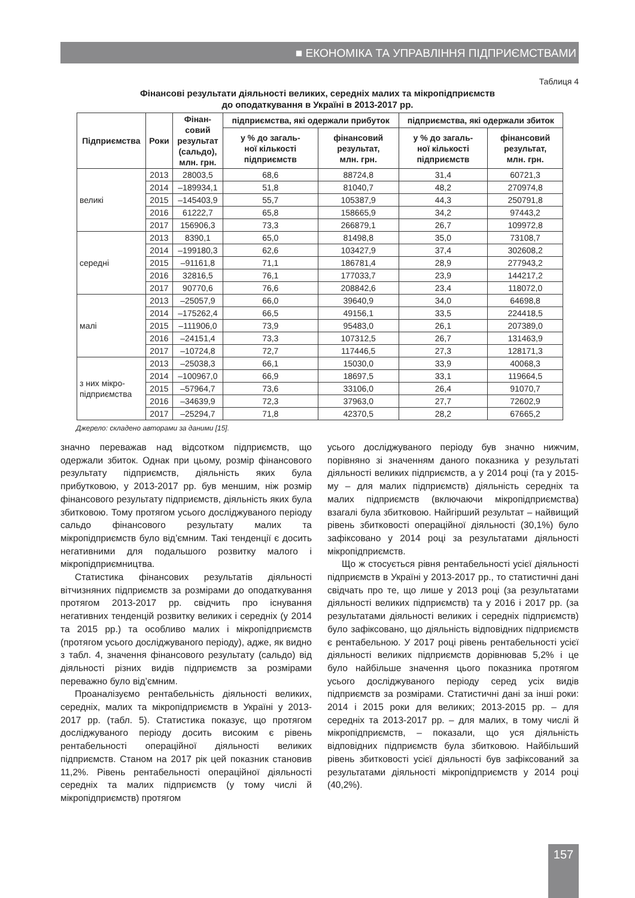■ ЕКОНОМІКА ТА УПРАВЛІННЯ ПІДПРИЄМСТВАМИ
Таблиця 4
Фінансові результати діяльності великих, середніх малих та мікропідприємств
до оподаткування в Україні в 2013-2017 рр.
| Підприємства | Роки | Фінан- совий результат (сальдо), млн. грн. | підприємства, які одержали прибуток | | підприємства, які одержали збиток | |
| --- | --- | --- | --- | --- | --- | --- |
| | | | у % до загаль- ної кількості підприємств | фінансовий результат, млн. грн. | у % до загаль- ної кількості підприємств | фінансовий результат, млн. грн. |
| великі | 2013 | 28003,5 | 68,6 | 88724,8 | 31,4 | 60721,3 |
| | 2014 | –189934,1 | 51,8 | 81040,7 | 48,2 | 270974,8 |
| | 2015 | –145403,9 | 55,7 | 105387,9 | 44,3 | 250791,8 |
| | 2016 | 61222,7 | 65,8 | 158665,9 | 34,2 | 97443,2 |
| | 2017 | 156906,3 | 73,3 | 266879,1 | 26,7 | 109972,8 |
| середні | 2013 | 8390,1 | 65,0 | 81498,8 | 35,0 | 73108,7 |
| | 2014 | –199180,3 | 62,6 | 103427,9 | 37,4 | 302608,2 |
| | 2015 | –91161,8 | 71,1 | 186781,4 | 28,9 | 277943,2 |
| | 2016 | 32816,5 | 76,1 | 177033,7 | 23,9 | 144217,2 |
| | 2017 | 90770,6 | 76,6 | 208842,6 | 23,4 | 118072,0 |
| малі | 2013 | –25057,9 | 66,0 | 39640,9 | 34,0 | 64698,8 |
| | 2014 | –175262,4 | 66,5 | 49156,1 | 33,5 | 224418,5 |
| | 2015 | –111906,0 | 73,9 | 95483,0 | 26,1 | 207389,0 |
| | 2016 | –24151,4 | 73,3 | 107312,5 | 26,7 | 131463,9 |
| | 2017 | –10724,8 | 72,7 | 117446,5 | 27,3 | 128171,3 |
| з них мікро- підприємства | 2013 | –25038,3 | 66,1 | 15030,0 | 33,9 | 40068,3 |
| | 2014 | –100967,0 | 66,9 | 18697,5 | 33,1 | 119664,5 |
| | 2015 | –57964,7 | 73,6 | 33106,0 | 26,4 | 91070,7 |
| | 2016 | –34639,9 | 72,3 | 37963,0 | 27,7 | 72602,9 |
| | 2017 | –25294,7 | 71,8 | 42370,5 | 28,2 | 67665,2 |
Джерело: складено авторами за даними [15].
значно переважав над відсотком підприємств, що одержали збиток. Однак при цьому, розмір фінансового результату підприємств, діяльність яких була прибутковою, у 2013-2017 рр. був меншим, ніж розмір фінансового результату підприємств, діяльність яких була збитковою. Тому протягом усього досліджуваного періоду сальдо фінансового результату малих та мікропідприємств було від’ємним. Такі тенденції є досить негативними для подальшого розвитку малого і мікропідприємництва.
Статистика фінансових результатів діяльності вітчизняних підприємств за розмірами до оподаткування протягом 2013-2017 рр. свідчить про існування негативних тенденцій розвитку великих і середніх (у 2014 та 2015 рр.) та особливо малих і мікропідприємств (протягом усього досліджуваного періоду), адже, як видно з табл. 4, значення фінансового результату (сальдо) від діяльності різних видів підприємств за розмірами переважно було від’ємним.
Проаналізуємо рентабельність діяльності великих, середніх, малих та мікропідприємств в Україні у 2013-2017 рр. (табл. 5). Статистика показує, що протягом досліджуваного періоду досить високим є рівень рентабельності операційної діяльності великих підприємств. Станом на 2017 рік цей показник становив 11,2%. Рівень рентабельності операційної діяльності середніх та малих підприємств (у тому числі й мікропідприємств) протягом
усього досліджуваного періоду був значно нижчим, порівняно зі значенням даного показника у результаті діяльності великих підприємств, а у 2014 році (та у 2015-му – для малих підприємств) діяльність середніх та малих підприємств (включаючи мікропідприємства) взагалі була збитковою. Найгірший результат – найвищий рівень збитковості операційної діяльності (30,1%) було зафіксовано у 2014 році за результатами діяльності мікропідприємств.
Що ж стосується рівня рентабельності усієї діяльності підприємств в Україні у 2013-2017 рр., то статистичні дані свідчать про те, що лише у 2013 році (за результатами діяльності великих підприємств) та у 2016 і 2017 рр. (за результатами діяльності великих і середніх підприємств) було зафіксовано, що діяльність відповідних підприємств є рентабельною. У 2017 році рівень рентабельності усієї діяльності великих підприємств дорівнював 5,2% і це було найбільше значення цього показника протягом усього досліджуваного періоду серед усіх видів підприємств за розмірами. Статистичні дані за інші роки: 2014 і 2015 роки для великих; 2013-2015 рр. – для середніх та 2013-2017 рр. – для малих, в тому числі й мікропідприємств, – показали, що уся діяльність відповідних підприємств була збитковою. Найбільший рівень збитковості усієї діяльності був зафіксований за результатами діяльності мікропідприємств у 2014 році (40,2%).
157